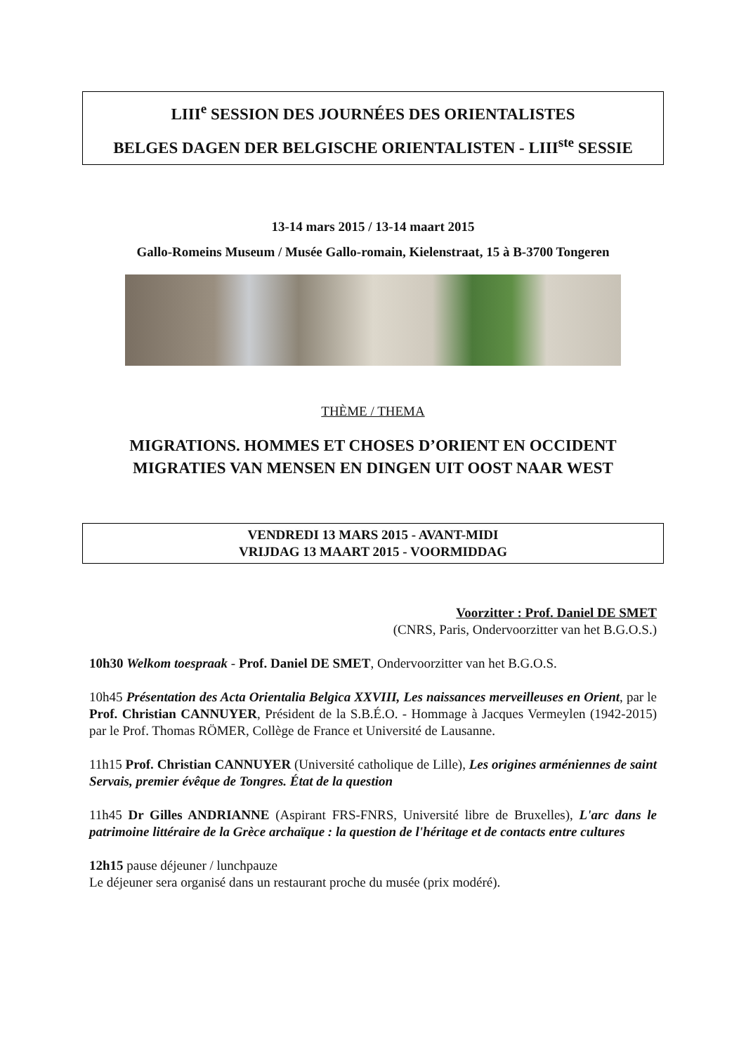LIII<sup>e</sup> SESSION DES JOURNÉES DES ORIENTALISTES
BELGES DAGEN DER BELGISCHE ORIENTALISTEN - LIII<sup>ste</sup> SESSIE
13-14 mars 2015 / 13-14 maart 2015
Gallo-Romeins Museum / Musée Gallo-romain, Kielenstraat, 15 à B-3700 Tongeren
THÈME / THEMA
MIGRATIONS. HOMMES ET CHOSES D’ORIENT EN OCCIDENT
MIGRATIES VAN MENSEN EN DINGEN UIT OOST NAAR WEST
VENDREDI 13 MARS 2015 - AVANT-MIDI
VRIJDAG 13 MAART 2015 - VOORMIDDAG
Voorzitter : Prof. Daniel DE SMET
(CNRS, Paris, Ondervoorzitter van het B.G.O.S.)
10h30 Welkom toespraak - Prof. Daniel DE SMET, Ondervoorzitter van het B.G.O.S.
10h45 Présentation des Acta Orientalia Belgica XXVIII, Les naissances merveilleuses en Orient, par le Prof. Christian CANNUYER, Président de la S.B.É.O. - Hommage à Jacques Vermeylen (1942-2015) par le Prof. Thomas RÖMER, Collège de France et Université de Lausanne.
11h15 Prof. Christian CANNUYER (Université catholique de Lille), Les origines arméniennes de saint Servais, premier évêque de Tongres. État de la question
11h45 Dr Gilles ANDRIANNE (Aspirant FRS-FNRS, Université libre de Bruxelles), L'arc dans le patrimoine littéraire de la Grèce archaïque : la question de l'héritage et de contacts entre cultures
12h15 pause déjeuner / lunchpauze
Le déjeuner sera organisé dans un restaurant proche du musée (prix modéré).